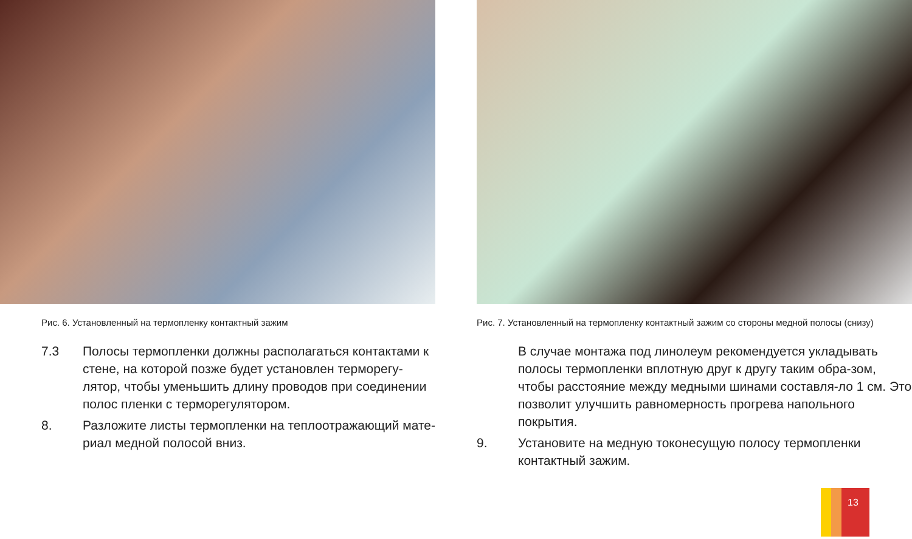Рис. 6. Установленный на термопленку контактный зажим
7.3 Полосы термопленки должны располагаться контактами к стене, на которой позже будет установлен терморегу-лятор, чтобы уменьшить длину проводов при соединении полос пленки с терморегулятором.
8. Разложите листы термопленки на теплоотражающий мате-риал медной полосой вниз.
Рис. 7. Установленный на термопленку контактный зажим со стороны медной полосы (снизу)
В случае монтажа под линолеум рекомендуется укладывать полосы термопленки вплотную друг к другу таким обра-зом, чтобы расстояние между медными шинами составля-ло 1 см. Это позволит улучшить равномерность прогрева напольного покрытия.
9. Установите на медную токонесущую полосу термопленки контактный зажим.
13